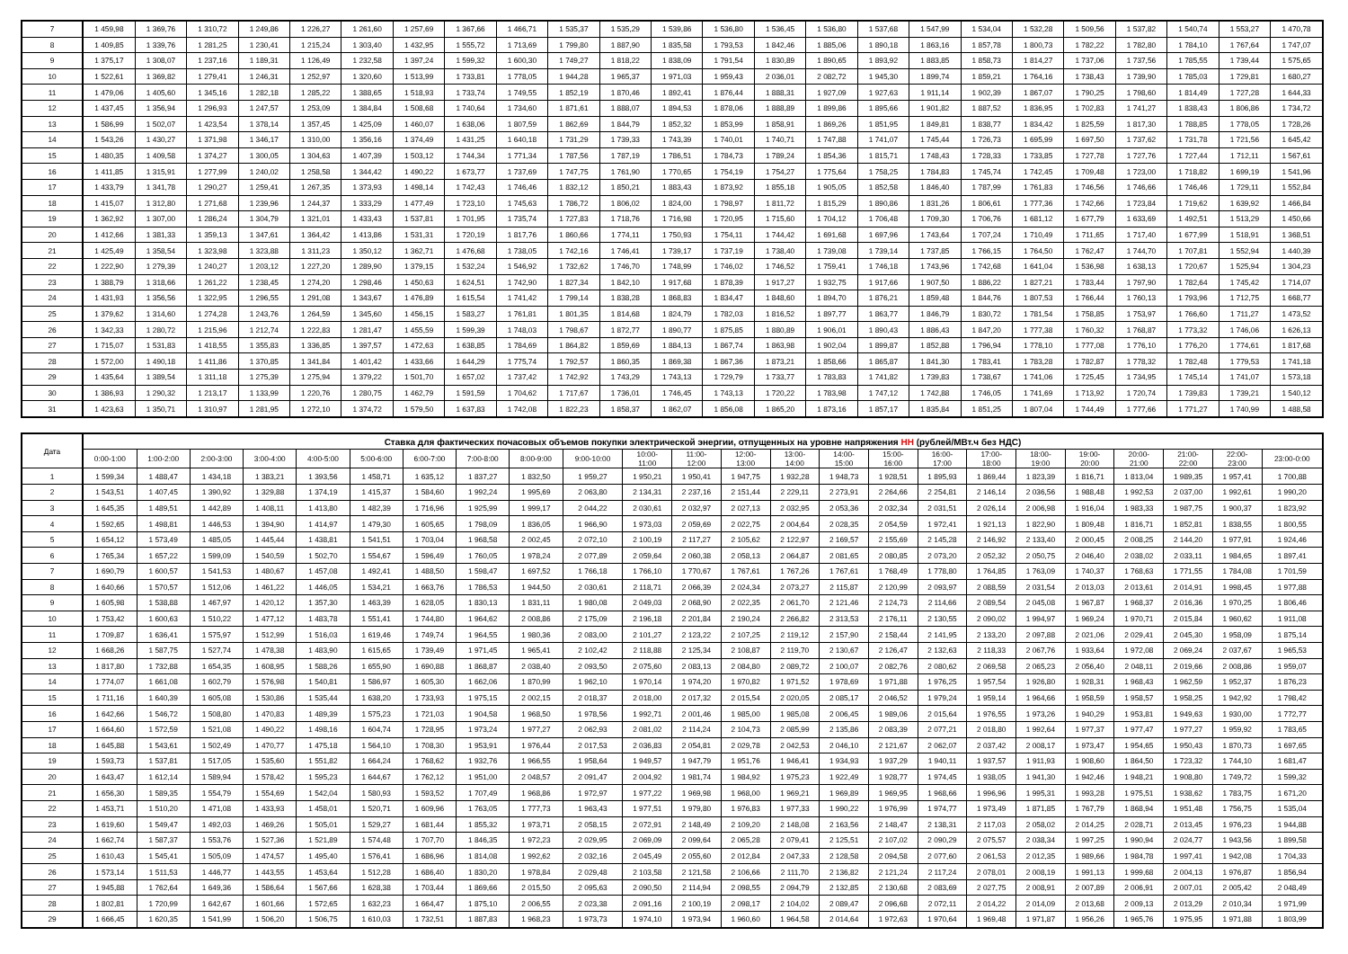| 7 | 1 459,98 | 1 369,76 | 1 310,72 | 1 249,86 | 1 226,27 | 1 261,60 | 1 257,69 | 1 367,66 | 1 466,71 | 1 535,37 | 1 535,29 | 1 539,86 | 1 536,80 | 1 536,45 | 1 536,80 | 1 537,68 | 1 547,99 | 1 534,04 | 1 532,28 | 1 509,56 | 1 537,82 | 1 540,74 | 1 553,27 | 1 470,78 |
| 8 | 1 409,85 | 1 339,76 | 1 281,25 | 1 230,41 | 1 215,24 | 1 303,40 | 1 432,95 | 1 555,72 | 1 713,69 | 1 799,80 | 1 887,90 | 1 835,58 | 1 793,53 | 1 842,46 | 1 885,06 | 1 890,18 | 1 863,16 | 1 857,78 | 1 800,73 | 1 782,22 | 1 782,80 | 1 784,10 | 1 767,64 | 1 747,07 |
| 9 | 1 375,17 | 1 308,07 | 1 237,16 | 1 189,31 | 1 126,49 | 1 232,58 | 1 397,24 | 1 599,32 | 1 600,30 | 1 749,27 | 1 818,22 | 1 838,09 | 1 791,54 | 1 830,89 | 1 890,65 | 1 893,92 | 1 883,85 | 1 858,73 | 1 814,27 | 1 737,06 | 1 737,56 | 1 785,55 | 1 739,44 | 1 575,65 |
| 10 | 1 522,61 | 1 369,82 | 1 279,41 | 1 246,31 | 1 252,97 | 1 320,60 | 1 513,99 | 1 733,81 | 1 778,05 | 1 944,28 | 1 965,37 | 1 971,03 | 1 959,43 | 2 036,01 | 2 082,72 | 1 945,30 | 1 899,74 | 1 859,21 | 1 764,16 | 1 738,43 | 1 739,90 | 1 785,03 | 1 729,81 | 1 680,27 |
| 11 | 1 479,06 | 1 405,60 | 1 345,16 | 1 282,18 | 1 285,22 | 1 388,65 | 1 518,93 | 1 733,74 | 1 749,55 | 1 852,19 | 1 870,46 | 1 892,41 | 1 876,44 | 1 888,31 | 1 927,09 | 1 927,63 | 1 911,14 | 1 902,39 | 1 867,07 | 1 790,25 | 1 798,60 | 1 814,49 | 1 727,28 | 1 644,33 |
| 12 | 1 437,45 | 1 356,94 | 1 296,93 | 1 247,57 | 1 253,09 | 1 384,84 | 1 508,68 | 1 740,64 | 1 734,60 | 1 871,61 | 1 888,07 | 1 894,53 | 1 878,06 | 1 888,89 | 1 899,86 | 1 895,66 | 1 901,82 | 1 887,52 | 1 836,95 | 1 702,83 | 1 741,27 | 1 838,43 | 1 806,86 | 1 734,72 |
| 13 | 1 586,99 | 1 502,07 | 1 423,54 | 1 378,14 | 1 357,45 | 1 425,09 | 1 460,07 | 1 638,06 | 1 807,59 | 1 862,69 | 1 844,79 | 1 852,32 | 1 853,99 | 1 858,91 | 1 869,26 | 1 851,95 | 1 849,81 | 1 838,77 | 1 834,42 | 1 825,59 | 1 817,30 | 1 788,85 | 1 778,05 | 1 728,26 |
| 14 | 1 543,26 | 1 430,27 | 1 371,98 | 1 346,17 | 1 310,00 | 1 356,16 | 1 374,49 | 1 431,25 | 1 640,18 | 1 731,29 | 1 739,33 | 1 743,39 | 1 740,01 | 1 740,71 | 1 747,88 | 1 741,07 | 1 745,44 | 1 726,73 | 1 695,99 | 1 697,50 | 1 737,62 | 1 731,78 | 1 721,56 | 1 645,42 |
| 15 | 1 480,35 | 1 409,58 | 1 374,27 | 1 300,05 | 1 304,63 | 1 407,39 | 1 503,12 | 1 744,34 | 1 771,34 | 1 787,56 | 1 787,19 | 1 786,51 | 1 784,73 | 1 789,24 | 1 854,36 | 1 815,71 | 1 748,43 | 1 728,33 | 1 733,85 | 1 727,78 | 1 727,76 | 1 727,44 | 1 712,11 | 1 567,61 |
| 16 | 1 411,85 | 1 315,91 | 1 277,99 | 1 240,02 | 1 258,58 | 1 344,42 | 1 490,22 | 1 673,77 | 1 737,69 | 1 747,75 | 1 761,90 | 1 770,65 | 1 754,19 | 1 754,27 | 1 775,64 | 1 758,25 | 1 784,83 | 1 745,74 | 1 742,45 | 1 709,48 | 1 723,00 | 1 718,82 | 1 699,19 | 1 541,96 |
| 17 | 1 433,79 | 1 341,78 | 1 290,27 | 1 259,41 | 1 267,35 | 1 373,93 | 1 498,14 | 1 742,43 | 1 746,46 | 1 832,12 | 1 850,21 | 1 883,43 | 1 873,92 | 1 855,18 | 1 905,05 | 1 852,58 | 1 846,40 | 1 787,99 | 1 761,83 | 1 746,56 | 1 746,66 | 1 746,46 | 1 729,11 | 1 552,84 |
| 18 | 1 415,07 | 1 312,80 | 1 271,68 | 1 239,96 | 1 244,37 | 1 333,29 | 1 477,49 | 1 723,10 | 1 745,63 | 1 786,72 | 1 806,02 | 1 824,00 | 1 798,97 | 1 811,72 | 1 815,29 | 1 890,86 | 1 831,26 | 1 806,61 | 1 777,36 | 1 742,66 | 1 723,84 | 1 719,62 | 1 639,92 | 1 466,84 |
| 19 | 1 362,92 | 1 307,00 | 1 286,24 | 1 304,79 | 1 321,01 | 1 433,43 | 1 537,81 | 1 701,95 | 1 735,74 | 1 727,83 | 1 718,76 | 1 716,98 | 1 720,95 | 1 715,60 | 1 704,12 | 1 706,48 | 1 709,30 | 1 706,76 | 1 681,12 | 1 677,79 | 1 633,69 | 1 492,51 | 1 513,29 | 1 450,66 |
| 20 | 1 412,66 | 1 381,33 | 1 359,13 | 1 347,61 | 1 364,42 | 1 413,86 | 1 531,31 | 1 720,19 | 1 817,76 | 1 860,66 | 1 774,11 | 1 750,93 | 1 754,11 | 1 744,42 | 1 691,68 | 1 697,96 | 1 743,64 | 1 707,24 | 1 710,49 | 1 711,65 | 1 717,40 | 1 677,99 | 1 518,91 | 1 368,51 |
| 21 | 1 425,49 | 1 358,54 | 1 323,98 | 1 323,88 | 1 311,23 | 1 350,12 | 1 362,71 | 1 476,68 | 1 738,05 | 1 742,16 | 1 746,41 | 1 739,17 | 1 737,19 | 1 738,40 | 1 739,08 | 1 739,14 | 1 737,85 | 1 766,15 | 1 764,50 | 1 762,47 | 1 744,70 | 1 707,81 | 1 552,94 | 1 440,39 |
| 22 | 1 222,90 | 1 279,39 | 1 240,27 | 1 203,12 | 1 227,20 | 1 289,90 | 1 379,15 | 1 532,24 | 1 546,92 | 1 732,62 | 1 746,70 | 1 748,99 | 1 746,02 | 1 746,52 | 1 759,41 | 1 746,18 | 1 743,96 | 1 742,68 | 1 641,04 | 1 536,98 | 1 638,13 | 1 720,67 | 1 525,94 | 1 304,23 |
| 23 | 1 388,79 | 1 318,66 | 1 261,22 | 1 238,45 | 1 274,20 | 1 298,46 | 1 450,63 | 1 624,51 | 1 742,90 | 1 827,34 | 1 842,10 | 1 917,68 | 1 878,39 | 1 917,27 | 1 932,75 | 1 917,66 | 1 907,50 | 1 886,22 | 1 827,21 | 1 783,44 | 1 797,90 | 1 782,64 | 1 745,42 | 1 714,07 |
| 24 | 1 431,93 | 1 356,56 | 1 322,95 | 1 296,55 | 1 291,08 | 1 343,67 | 1 476,89 | 1 615,54 | 1 741,42 | 1 799,14 | 1 838,28 | 1 868,83 | 1 834,47 | 1 848,60 | 1 894,70 | 1 876,21 | 1 859,48 | 1 844,76 | 1 807,53 | 1 766,44 | 1 760,13 | 1 793,96 | 1 712,75 | 1 668,77 |
| 25 | 1 379,62 | 1 314,60 | 1 274,28 | 1 243,76 | 1 264,59 | 1 345,60 | 1 456,15 | 1 583,27 | 1 761,81 | 1 801,35 | 1 814,68 | 1 824,79 | 1 782,03 | 1 816,52 | 1 897,77 | 1 863,77 | 1 846,79 | 1 830,72 | 1 781,54 | 1 758,85 | 1 753,97 | 1 766,60 | 1 711,27 | 1 473,52 |
| 26 | 1 342,33 | 1 280,72 | 1 215,96 | 1 212,74 | 1 222,83 | 1 281,47 | 1 455,59 | 1 599,39 | 1 748,03 | 1 798,67 | 1 872,77 | 1 890,77 | 1 875,85 | 1 880,89 | 1 906,01 | 1 890,43 | 1 886,43 | 1 847,20 | 1 777,38 | 1 760,32 | 1 768,87 | 1 773,32 | 1 746,06 | 1 626,13 |
| 27 | 1 715,07 | 1 531,83 | 1 418,55 | 1 355,83 | 1 336,85 | 1 397,57 | 1 472,63 | 1 638,85 | 1 784,69 | 1 864,82 | 1 859,69 | 1 884,13 | 1 867,74 | 1 863,98 | 1 902,04 | 1 899,87 | 1 852,88 | 1 796,94 | 1 778,10 | 1 777,08 | 1 776,10 | 1 776,20 | 1 774,61 | 1 817,68 |
| 28 | 1 572,00 | 1 490,18 | 1 411,86 | 1 370,85 | 1 341,84 | 1 401,42 | 1 433,66 | 1 644,29 | 1 775,74 | 1 792,57 | 1 860,35 | 1 869,38 | 1 867,36 | 1 873,21 | 1 858,66 | 1 865,87 | 1 841,30 | 1 783,41 | 1 783,28 | 1 782,87 | 1 778,32 | 1 782,48 | 1 779,53 | 1 741,18 |
| 29 | 1 435,64 | 1 389,54 | 1 311,18 | 1 275,39 | 1 275,94 | 1 379,22 | 1 501,70 | 1 657,02 | 1 737,42 | 1 742,92 | 1 743,29 | 1 743,13 | 1 729,79 | 1 733,77 | 1 783,83 | 1 741,82 | 1 739,83 | 1 738,67 | 1 741,06 | 1 725,45 | 1 734,95 | 1 745,14 | 1 741,07 | 1 573,18 |
| 30 | 1 386,93 | 1 290,32 | 1 213,17 | 1 133,99 | 1 220,76 | 1 280,75 | 1 462,79 | 1 591,59 | 1 704,62 | 1 717,67 | 1 736,01 | 1 746,45 | 1 743,13 | 1 720,22 | 1 783,98 | 1 747,12 | 1 742,88 | 1 746,05 | 1 741,69 | 1 713,92 | 1 720,74 | 1 739,83 | 1 739,21 | 1 540,12 |
| 31 | 1 423,63 | 1 350,71 | 1 310,97 | 1 281,95 | 1 272,10 | 1 374,72 | 1 579,50 | 1 637,83 | 1 742,08 | 1 822,23 | 1 858,37 | 1 862,07 | 1 856,08 | 1 865,20 | 1 873,16 | 1 857,17 | 1 835,84 | 1 851,25 | 1 807,04 | 1 744,49 | 1 777,66 | 1 771,27 | 1 740,99 | 1 488,58 |
| Дата | Ставка для фактических почасовых объемов покупки электрической энергии, отпущенных на уровне напряжения НН (рублей/МВт.ч без НДС) | | | | | | | | | | | | | | | | | | | | | | | |
| --- | --- | --- | --- | --- | --- | --- | --- | --- | --- | --- | --- | --- | --- | --- | --- | --- | --- | --- | --- | --- | --- | --- | --- | --- |
| | 0:00-1:00 | 1:00-2:00 | 2:00-3:00 | 3:00-4:00 | 4:00-5:00 | 5:00-6:00 | 6:00-7:00 | 7:00-8:00 | 8:00-9:00 | 9:00-10:00 | 10:00- 11:00 | 11:00- 12:00 | 12:00- 13:00 | 13:00- 14:00 | 14:00- 15:00 | 15:00- 16:00 | 16:00- 17:00 | 17:00- 18:00 | 18:00- 19:00 | 19:00- 20:00 | 20:00- 21:00 | 21:00- 22:00 | 22:00- 23:00 | 23:00-0:00 |
| 1 | 1 599,34 | 1 488,47 | 1 434,18 | 1 383,21 | 1 393,56 | 1 458,71 | 1 635,12 | 1 837,27 | 1 832,50 | 1 959,27 | 1 950,21 | 1 950,41 | 1 947,75 | 1 932,28 | 1 948,73 | 1 928,51 | 1 895,93 | 1 869,44 | 1 823,39 | 1 816,71 | 1 813,04 | 1 989,35 | 1 957,41 | 1 700,88 |
| 2 | 1 543,51 | 1 407,45 | 1 390,92 | 1 329,88 | 1 374,19 | 1 415,37 | 1 584,60 | 1 992,24 | 1 995,69 | 2 063,80 | 2 134,31 | 2 237,16 | 2 151,44 | 2 229,11 | 2 273,91 | 2 264,66 | 2 254,81 | 2 146,14 | 2 036,56 | 1 988,48 | 1 992,53 | 2 037,00 | 1 992,61 | 1 990,20 |
| 3 | 1 645,35 | 1 489,51 | 1 442,89 | 1 408,11 | 1 413,80 | 1 482,39 | 1 716,96 | 1 925,99 | 1 999,17 | 2 044,22 | 2 030,61 | 2 032,97 | 2 027,13 | 2 032,95 | 2 053,36 | 2 032,34 | 2 031,51 | 2 026,14 | 2 006,98 | 1 916,04 | 1 983,33 | 1 987,75 | 1 900,37 | 1 823,92 |
| 4 | 1 592,65 | 1 498,81 | 1 446,53 | 1 394,90 | 1 414,97 | 1 479,30 | 1 605,65 | 1 798,09 | 1 836,05 | 1 966,90 | 1 973,03 | 2 059,69 | 2 022,75 | 2 004,64 | 2 028,35 | 2 054,59 | 1 972,41 | 1 921,13 | 1 822,90 | 1 809,48 | 1 816,71 | 1 852,81 | 1 838,55 | 1 800,55 |
| 5 | 1 654,12 | 1 573,49 | 1 485,05 | 1 445,44 | 1 438,81 | 1 541,51 | 1 703,04 | 1 968,58 | 2 002,45 | 2 072,10 | 2 100,19 | 2 117,27 | 2 105,62 | 2 122,97 | 2 169,57 | 2 155,69 | 2 145,28 | 2 146,92 | 2 133,40 | 2 000,45 | 2 008,25 | 2 144,20 | 1 977,91 | 1 924,46 |
| 6 | 1 765,34 | 1 657,22 | 1 599,09 | 1 540,59 | 1 502,70 | 1 554,67 | 1 596,49 | 1 760,05 | 1 978,24 | 2 077,89 | 2 059,64 | 2 060,38 | 2 058,13 | 2 064,87 | 2 081,65 | 2 080,85 | 2 073,20 | 2 052,32 | 2 050,75 | 2 046,40 | 2 038,02 | 2 033,11 | 1 984,65 | 1 897,41 |
| 7 | 1 690,79 | 1 600,57 | 1 541,53 | 1 480,67 | 1 457,08 | 1 492,41 | 1 488,50 | 1 598,47 | 1 697,52 | 1 766,18 | 1 766,10 | 1 770,67 | 1 767,61 | 1 767,26 | 1 767,61 | 1 768,49 | 1 778,80 | 1 764,85 | 1 763,09 | 1 740,37 | 1 768,63 | 1 771,55 | 1 784,08 | 1 701,59 |
| 8 | 1 640,66 | 1 570,57 | 1 512,06 | 1 461,22 | 1 446,05 | 1 534,21 | 1 663,76 | 1 786,53 | 1 944,50 | 2 030,61 | 2 118,71 | 2 066,39 | 2 024,34 | 2 073,27 | 2 115,87 | 2 120,99 | 2 093,97 | 2 088,59 | 2 031,54 | 2 013,03 | 2 013,61 | 2 014,91 | 1 998,45 | 1 977,88 |
| 9 | 1 605,98 | 1 538,88 | 1 467,97 | 1 420,12 | 1 357,30 | 1 463,39 | 1 628,05 | 1 830,13 | 1 831,11 | 1 980,08 | 2 049,03 | 2 068,90 | 2 022,35 | 2 061,70 | 2 121,46 | 2 124,73 | 2 114,66 | 2 089,54 | 2 045,08 | 1 967,87 | 1 968,37 | 2 016,36 | 1 970,25 | 1 806,46 |
| 10 | 1 753,42 | 1 600,63 | 1 510,22 | 1 477,12 | 1 483,78 | 1 551,41 | 1 744,80 | 1 964,62 | 2 008,86 | 2 175,09 | 2 196,18 | 2 201,84 | 2 190,24 | 2 266,82 | 2 313,53 | 2 176,11 | 2 130,55 | 2 090,02 | 1 994,97 | 1 969,24 | 1 970,71 | 2 015,84 | 1 960,62 | 1 911,08 |
| 11 | 1 709,87 | 1 636,41 | 1 575,97 | 1 512,99 | 1 516,03 | 1 619,46 | 1 749,74 | 1 964,55 | 1 980,36 | 2 083,00 | 2 101,27 | 2 123,22 | 2 107,25 | 2 119,12 | 2 157,90 | 2 158,44 | 2 141,95 | 2 133,20 | 2 097,88 | 2 021,06 | 2 029,41 | 2 045,30 | 1 958,09 | 1 875,14 |
| 12 | 1 668,26 | 1 587,75 | 1 527,74 | 1 478,38 | 1 483,90 | 1 615,65 | 1 739,49 | 1 971,45 | 1 965,41 | 2 102,42 | 2 118,88 | 2 125,34 | 2 108,87 | 2 119,70 | 2 130,67 | 2 126,47 | 2 132,63 | 2 118,33 | 2 067,76 | 1 933,64 | 1 972,08 | 2 069,24 | 2 037,67 | 1 965,53 |
| 13 | 1 817,80 | 1 732,88 | 1 654,35 | 1 608,95 | 1 588,26 | 1 655,90 | 1 690,88 | 1 868,87 | 2 038,40 | 2 093,50 | 2 075,60 | 2 083,13 | 2 084,80 | 2 089,72 | 2 100,07 | 2 082,76 | 2 080,62 | 2 069,58 | 2 065,23 | 2 056,40 | 2 048,11 | 2 019,66 | 2 008,86 | 1 959,07 |
| 14 | 1 774,07 | 1 661,08 | 1 602,79 | 1 576,98 | 1 540,81 | 1 586,97 | 1 605,30 | 1 662,06 | 1 870,99 | 1 962,10 | 1 970,14 | 1 974,20 | 1 970,82 | 1 971,52 | 1 978,69 | 1 971,88 | 1 976,25 | 1 957,54 | 1 926,80 | 1 928,31 | 1 968,43 | 1 962,59 | 1 952,37 | 1 876,23 |
| 15 | 1 711,16 | 1 640,39 | 1 605,08 | 1 530,86 | 1 535,44 | 1 638,20 | 1 733,93 | 1 975,15 | 2 002,15 | 2 018,37 | 2 018,00 | 2 017,32 | 2 015,54 | 2 020,05 | 2 085,17 | 2 046,52 | 1 979,24 | 1 959,14 | 1 964,66 | 1 958,59 | 1 958,57 | 1 958,25 | 1 942,92 | 1 798,42 |
| 16 | 1 642,66 | 1 546,72 | 1 508,80 | 1 470,83 | 1 489,39 | 1 575,23 | 1 721,03 | 1 904,58 | 1 968,50 | 1 978,56 | 1 992,71 | 2 001,46 | 1 985,00 | 1 985,08 | 2 006,45 | 1 989,06 | 2 015,64 | 1 976,55 | 1 973,26 | 1 940,29 | 1 953,81 | 1 949,63 | 1 930,00 | 1 772,77 |
| 17 | 1 664,60 | 1 572,59 | 1 521,08 | 1 490,22 | 1 498,16 | 1 604,74 | 1 728,95 | 1 973,24 | 1 977,27 | 2 062,93 | 2 081,02 | 2 114,24 | 2 104,73 | 2 085,99 | 2 135,86 | 2 083,39 | 2 077,21 | 2 018,80 | 1 992,64 | 1 977,37 | 1 977,47 | 1 977,27 | 1 959,92 | 1 783,65 |
| 18 | 1 645,88 | 1 543,61 | 1 502,49 | 1 470,77 | 1 475,18 | 1 564,10 | 1 708,30 | 1 953,91 | 1 976,44 | 2 017,53 | 2 036,83 | 2 054,81 | 2 029,78 | 2 042,53 | 2 046,10 | 2 121,67 | 2 062,07 | 2 037,42 | 2 008,17 | 1 973,47 | 1 954,65 | 1 950,43 | 1 870,73 | 1 697,65 |
| 19 | 1 593,73 | 1 537,81 | 1 517,05 | 1 535,60 | 1 551,82 | 1 664,24 | 1 768,62 | 1 932,76 | 1 966,55 | 1 958,64 | 1 949,57 | 1 947,79 | 1 951,76 | 1 946,41 | 1 934,93 | 1 937,29 | 1 940,11 | 1 937,57 | 1 911,93 | 1 908,60 | 1 864,50 | 1 723,32 | 1 744,10 | 1 681,47 |
| 20 | 1 643,47 | 1 612,14 | 1 589,94 | 1 578,42 | 1 595,23 | 1 644,67 | 1 762,12 | 1 951,00 | 2 048,57 | 2 091,47 | 2 004,92 | 1 981,74 | 1 984,92 | 1 975,23 | 1 922,49 | 1 928,77 | 1 974,45 | 1 938,05 | 1 941,30 | 1 942,46 | 1 948,21 | 1 908,80 | 1 749,72 | 1 599,32 |
| 21 | 1 656,30 | 1 589,35 | 1 554,79 | 1 554,69 | 1 542,04 | 1 580,93 | 1 593,52 | 1 707,49 | 1 968,86 | 1 972,97 | 1 977,22 | 1 969,98 | 1 968,00 | 1 969,21 | 1 969,89 | 1 969,95 | 1 968,66 | 1 996,96 | 1 995,31 | 1 993,28 | 1 975,51 | 1 938,62 | 1 783,75 | 1 671,20 |
| 22 | 1 453,71 | 1 510,20 | 1 471,08 | 1 433,93 | 1 458,01 | 1 520,71 | 1 609,96 | 1 763,05 | 1 777,73 | 1 963,43 | 1 977,51 | 1 979,80 | 1 976,83 | 1 977,33 | 1 990,22 | 1 976,99 | 1 974,77 | 1 973,49 | 1 871,85 | 1 767,79 | 1 868,94 | 1 951,48 | 1 756,75 | 1 535,04 |
| 23 | 1 619,60 | 1 549,47 | 1 492,03 | 1 469,26 | 1 505,01 | 1 529,27 | 1 681,44 | 1 855,32 | 1 973,71 | 2 058,15 | 2 072,91 | 2 148,49 | 2 109,20 | 2 148,08 | 2 163,56 | 2 148,47 | 2 138,31 | 2 117,03 | 2 058,02 | 2 014,25 | 2 028,71 | 2 013,45 | 1 976,23 | 1 944,88 |
| 24 | 1 662,74 | 1 587,37 | 1 553,76 | 1 527,36 | 1 521,89 | 1 574,48 | 1 707,70 | 1 846,35 | 1 972,23 | 2 029,95 | 2 069,09 | 2 099,64 | 2 065,28 | 2 079,41 | 2 125,51 | 2 107,02 | 2 090,29 | 2 075,57 | 2 038,34 | 1 997,25 | 1 990,94 | 2 024,77 | 1 943,56 | 1 899,58 |
| 25 | 1 610,43 | 1 545,41 | 1 505,09 | 1 474,57 | 1 495,40 | 1 576,41 | 1 686,96 | 1 814,08 | 1 992,62 | 2 032,16 | 2 045,49 | 2 055,60 | 2 012,84 | 2 047,33 | 2 128,58 | 2 094,58 | 2 077,60 | 2 061,53 | 2 012,35 | 1 989,66 | 1 984,78 | 1 997,41 | 1 942,08 | 1 704,33 |
| 26 | 1 573,14 | 1 511,53 | 1 446,77 | 1 443,55 | 1 453,64 | 1 512,28 | 1 686,40 | 1 830,20 | 1 978,84 | 2 029,48 | 2 103,58 | 2 121,58 | 2 106,66 | 2 111,70 | 2 136,82 | 2 121,24 | 2 117,24 | 2 078,01 | 2 008,19 | 1 991,13 | 1 999,68 | 2 004,13 | 1 976,87 | 1 856,94 |
| 27 | 1 945,88 | 1 762,64 | 1 649,36 | 1 586,64 | 1 567,66 | 1 628,38 | 1 703,44 | 1 869,66 | 2 015,50 | 2 095,63 | 2 090,50 | 2 114,94 | 2 098,55 | 2 094,79 | 2 132,85 | 2 130,68 | 2 083,69 | 2 027,75 | 2 008,91 | 2 007,89 | 2 006,91 | 2 007,01 | 2 005,42 | 2 048,49 |
| 28 | 1 802,81 | 1 720,99 | 1 642,67 | 1 601,66 | 1 572,65 | 1 632,23 | 1 664,47 | 1 875,10 | 2 006,55 | 2 023,38 | 2 091,16 | 2 100,19 | 2 098,17 | 2 104,02 | 2 089,47 | 2 096,68 | 2 072,11 | 2 014,22 | 2 014,09 | 2 013,68 | 2 009,13 | 2 013,29 | 2 010,34 | 1 971,99 |
| 29 | 1 666,45 | 1 620,35 | 1 541,99 | 1 506,20 | 1 506,75 | 1 610,03 | 1 732,51 | 1 887,83 | 1 968,23 | 1 973,73 | 1 974,10 | 1 973,94 | 1 960,60 | 1 964,58 | 2 014,64 | 1 972,63 | 1 970,64 | 1 969,48 | 1 971,87 | 1 956,26 | 1 965,76 | 1 975,95 | 1 971,88 | 1 803,99 |